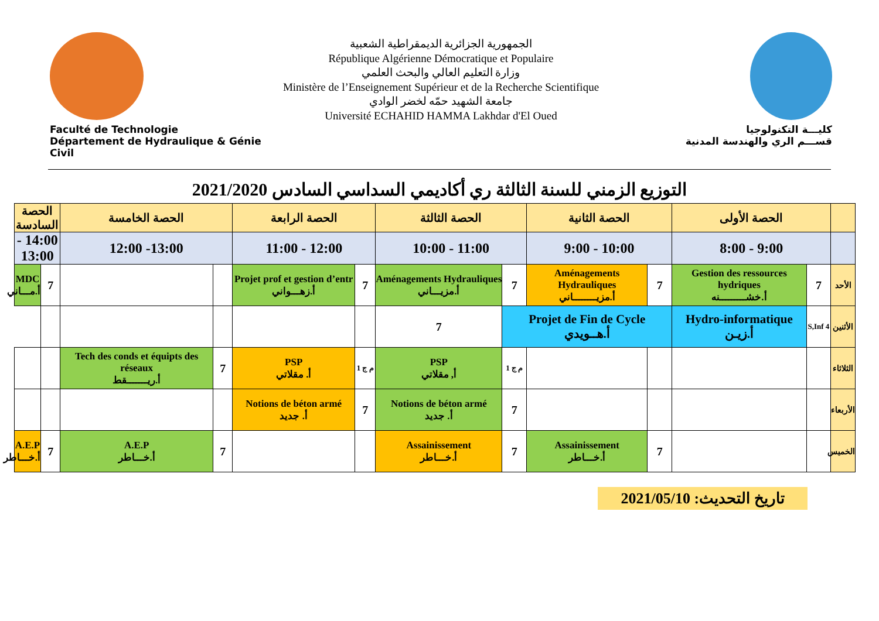Faculté de Technologie
Département de Hydraulique & Génie Civil
الجمهورية الجزائرية الديمقراطية الشعبية
République Algérienne Démocratique et Populaire
وزارة التعليم العالي والبحث العلمي
Ministère de l’Enseignement Supérieur et de la Recherche Scientifique
جامعة الشهيد حمّه لخضر الوادي
Université ECHAHID HAMMA Lakhdar d'El Oued
كليـــة التكنولوجيا
قســـم الري والهندسة المدنية
التوزيع الزمني للسنة الثالثة ري أكاديمي السداسي السادس 2021/2020
| | الحصة الأولى | | الحصة الثانية | | الحصة الثالثة | | الحصة الرابعة | | الحصة الخامسة | | الحصة السادسة | |
| --- | --- | --- | --- | --- | --- | --- | --- | --- | --- | --- | --- | --- |
| | 9:00 - 8:00 | | 10:00 - 9:00 | | 11:00 - 10:00 | | 12:00 - 11:00 | | 13:00- 12:00 | | 14:00 - 13:00 | |
| الأحد | 7 | Gestion des ressources hydriques أ.خشـــــــــنه | 7 | Aménagements Hydrauliques أ.مزيــــــــاني | 7 | Aménagements Hydrauliques أ.مزيـــاني | 7 | Projet prof et gestion d’entr أ.زهـــواني | | | 7 | MDC أ.مـــاني |
| الأثنين | S,Inf 4 | Hydro-informatique أ.زيـن | Projet de Fin de Cycle أ.هــويدي | | | 7 | | | | | | |
| الثلاثاء | | | | | م ج 1 | PSP أ, مقلاتي | م ج 1 | PSP أ. مقلاتي | 7 | Tech des conds et équipts des réseaux أ.ريـــــــقط | | |
| الأربعاء | | | | | 7 | Notions de béton armé أ. جديد | 7 | Notions de béton armé أ. جديد | | | | |
| الخميس | | | 7 | Assainissement أ.خـــاطر | 7 | Assainissement أ.خـــاطر | | | 7 | A.E.P أ.خـــاطر | 7 | A.E.P أ.خـــاطر |
تاريخ التحديث: 2021/05/10